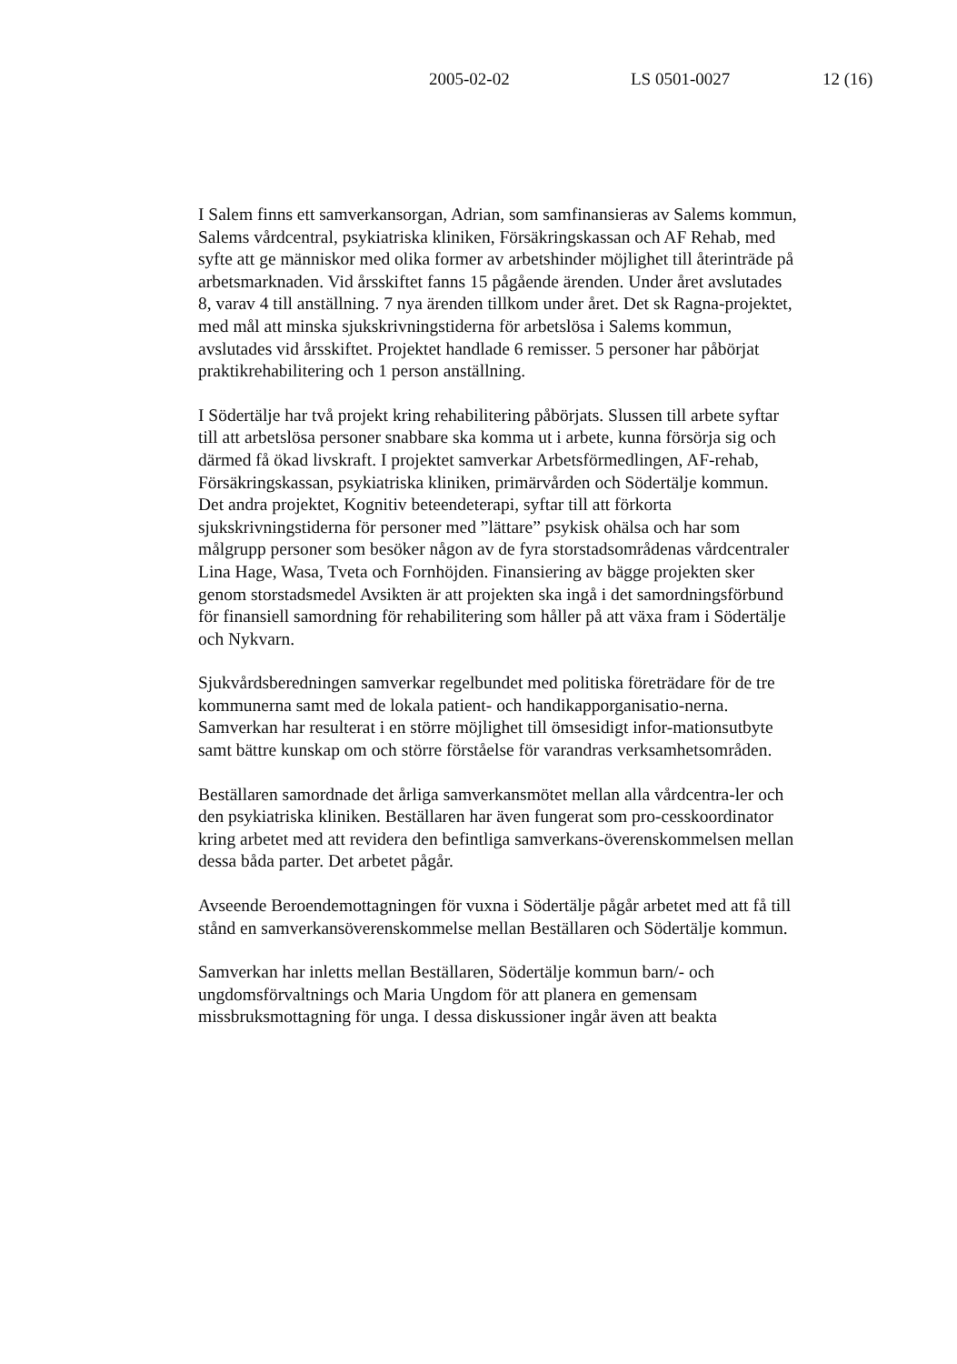2005-02-02 LS 0501-0027 12 (16)
I Salem finns ett samverkansorgan, Adrian, som samfinansieras av Salems kommun, Salems vårdcentral, psykiatriska kliniken, Försäkringskassan och AF Rehab, med syfte att ge människor med olika former av arbetshinder möjlighet till återinträde på arbetsmarknaden. Vid årsskiftet fanns 15 pågående ärenden. Under året avslutades 8, varav 4 till anställning. 7 nya ärenden tillkom under året. Det sk Ragna-projektet, med mål att minska sjukskrivningstiderna för arbetslösa i Salems kommun, avslutades vid årsskiftet. Projektet handlade 6 remisser. 5 personer har påbörjat praktikrehabilitering och 1 person anställning.
I Södertälje har två projekt kring rehabilitering påbörjats. Slussen till arbete syftar till att arbetslösa personer snabbare ska komma ut i arbete, kunna försörja sig och därmed få ökad livskraft. I projektet samverkar Arbetsförmedlingen, AF-rehab, Försäkringskassan, psykiatriska kliniken, primärvården och Södertälje kommun. Det andra projektet, Kognitiv beteendeterapi, syftar till att förkorta sjukskrivningstiderna för personer med ”lättare” psykisk ohälsa och har som målgrupp personer som besöker någon av de fyra storstadsområdenas vårdcentraler Lina Hage, Wasa, Tveta och Fornhöjden. Finansiering av bägge projekten sker genom storstadsmedel Avsikten är att projekten ska ingå i det samordningsförbund för finansiell samordning för rehabilitering som håller på att växa fram i Södertälje och Nykvarn.
Sjukvårdsberedningen samverkar regelbundet med politiska företrädare för de tre kommunerna samt med de lokala patient- och handikapporganisatio-nerna. Samverkan har resulterat i en större möjlighet till ömsesidigt infor-mationsutbyte samt bättre kunskap om och större förståelse för varandras verksamhetsområden.
Beställaren samordnade det årliga samverkansmötet mellan alla vårdcentra-ler och den psykiatriska kliniken. Beställaren har även fungerat som pro-cesskoordinator kring arbetet med att revidera den befintliga samverkans-överenskommelsen mellan dessa båda parter. Det arbetet pågår.
Avseende Beroendemottagningen för vuxna i Södertälje pågår arbetet med att få till stånd en samverkansöverenskommelse mellan Beställaren och Södertälje kommun.
Samverkan har inletts mellan Beställaren, Södertälje kommun barn/- och ungdomsförvaltnings och Maria Ungdom för att planera en gemensam missbruksmottagning för unga. I dessa diskussioner ingår även att beakta